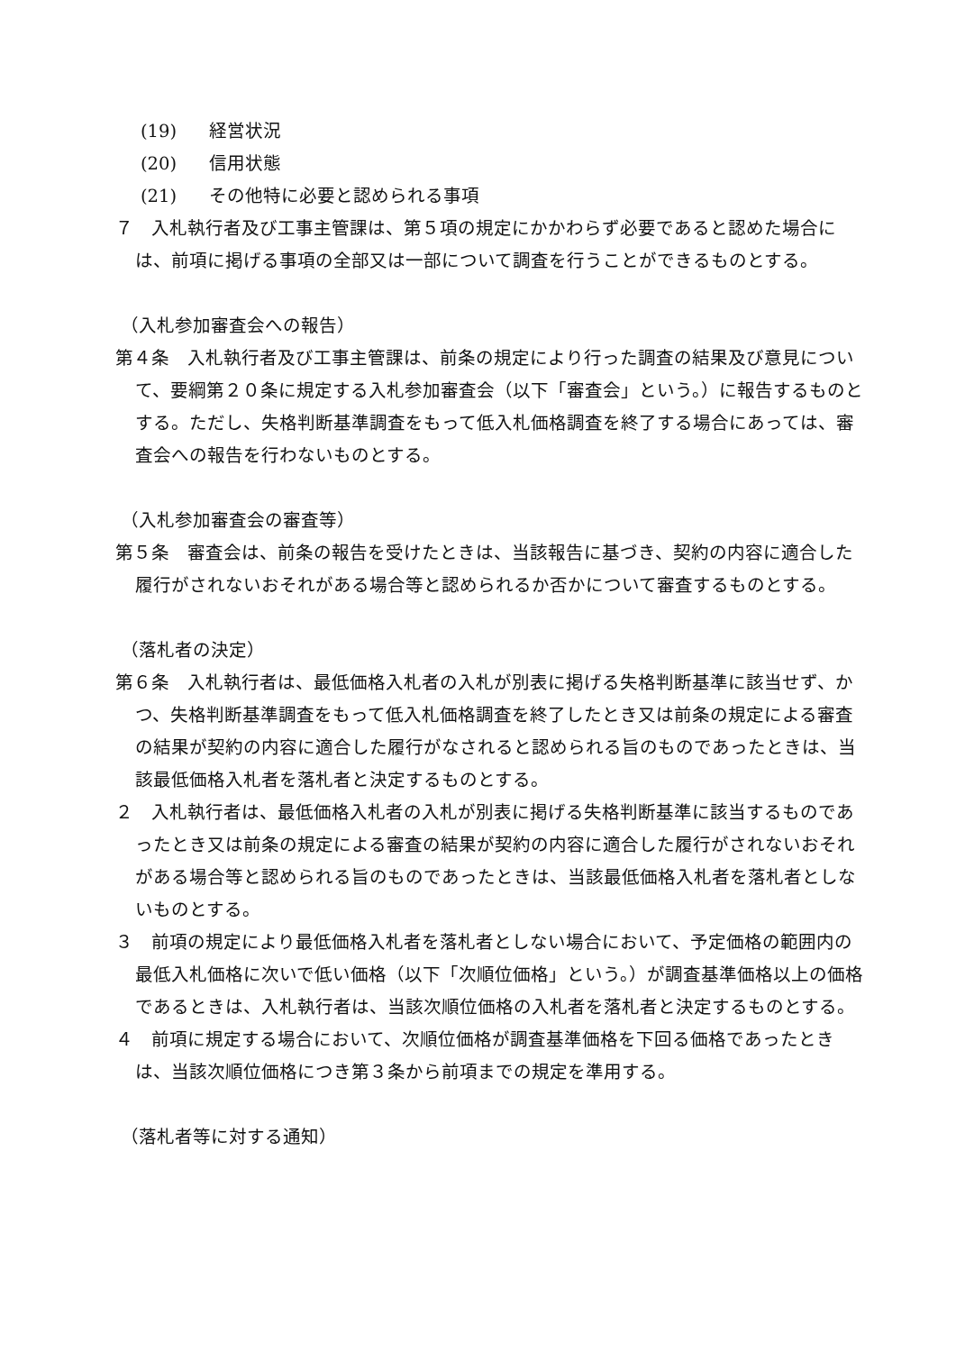(19) 経営状況
(20) 信用状態
(21) その他特に必要と認められる事項
７　入札執行者及び工事主管課は、第５項の規定にかかわらず必要であると認めた場合には、前項に掲げる事項の全部又は一部について調査を行うことができるものとする。
（入札参加審査会への報告）
第４条　入札執行者及び工事主管課は、前条の規定により行った調査の結果及び意見について、要綱第２０条に規定する入札参加審査会（以下「審査会」という。）に報告するものとする。ただし、失格判断基準調査をもって低入札価格調査を終了する場合にあっては、審査会への報告を行わないものとする。
（入札参加審査会の審査等）
第５条　審査会は、前条の報告を受けたときは、当該報告に基づき、契約の内容に適合した履行がされないおそれがある場合等と認められるか否かについて審査するものとする。
（落札者の決定）
第６条　入札執行者は、最低価格入札者の入札が別表に掲げる失格判断基準に該当せず、かつ、失格判断基準調査をもって低入札価格調査を終了したとき又は前条の規定による審査の結果が契約の内容に適合した履行がなされると認められる旨のものであったときは、当該最低価格入札者を落札者と決定するものとする。
２　入札執行者は、最低価格入札者の入札が別表に掲げる失格判断基準に該当するものであったとき又は前条の規定による審査の結果が契約の内容に適合した履行がされないおそれがある場合等と認められる旨のものであったときは、当該最低価格入札者を落札者としないものとする。
３　前項の規定により最低価格入札者を落札者としない場合において、予定価格の範囲内の最低入札価格に次いで低い価格（以下「次順位価格」という。）が調査基準価格以上の価格であるときは、入札執行者は、当該次順位価格の入札者を落札者と決定するものとする。
４　前項に規定する場合において、次順位価格が調査基準価格を下回る価格であったときは、当該次順位価格につき第３条から前項までの規定を準用する。
（落札者等に対する通知）